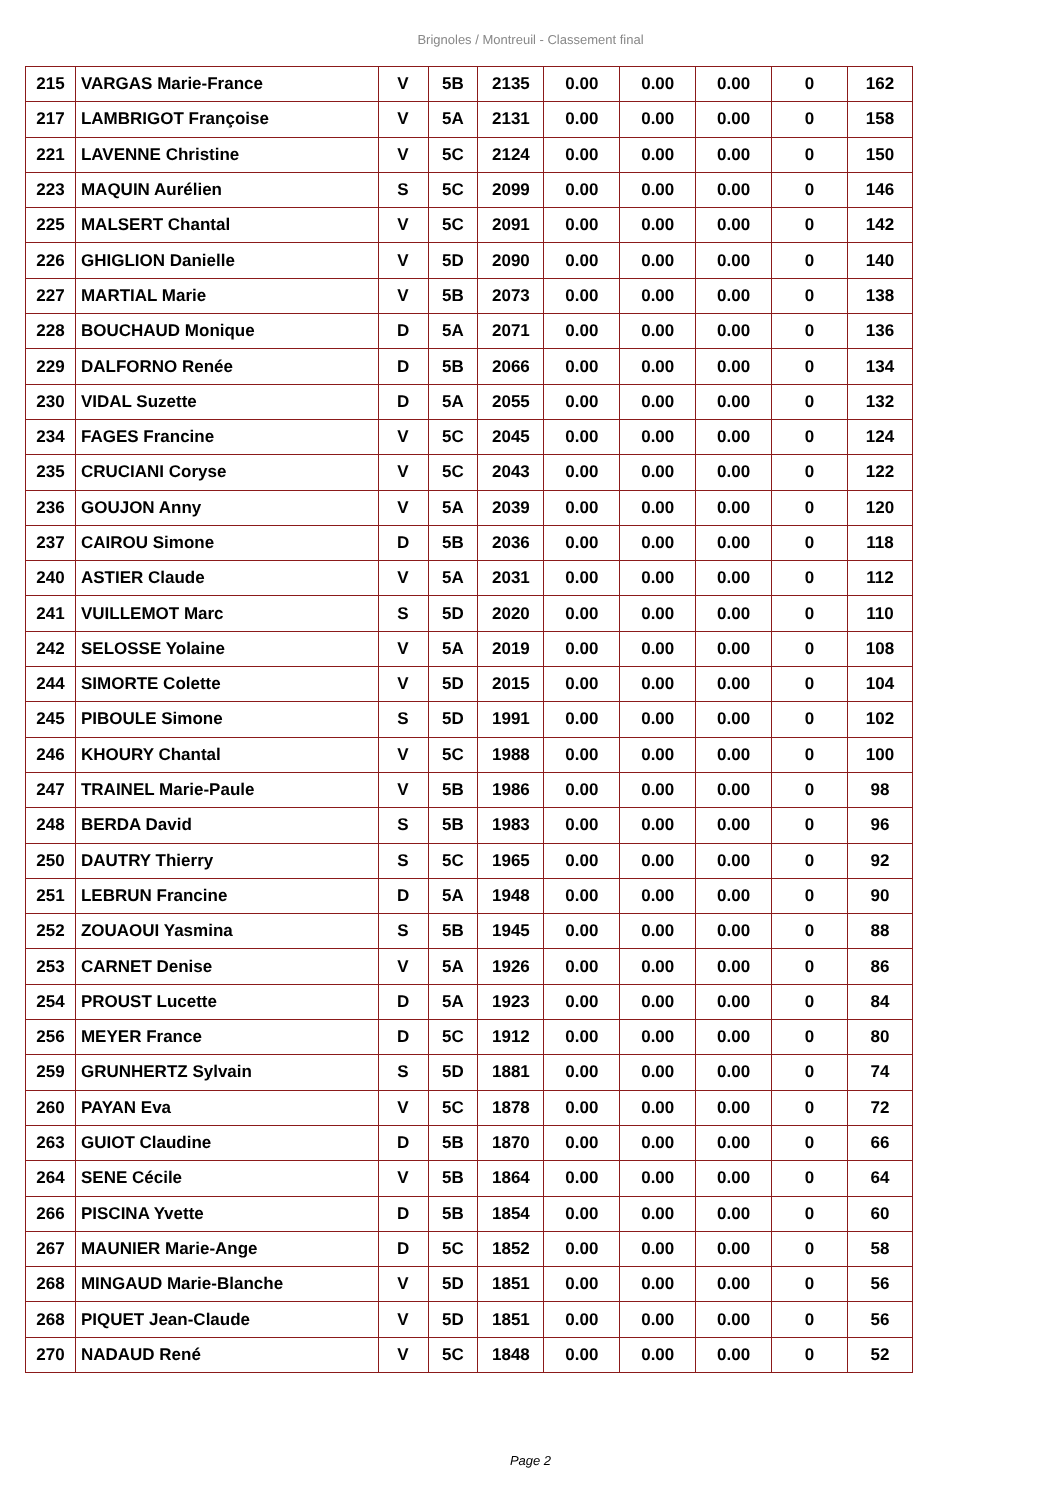Brignoles / Montreuil - Classement final
| 215 | VARGAS Marie-France | V | 5B | 2135 | 0.00 | 0.00 | 0.00 | 0 | 162 |
| 217 | LAMBRIGOT Françoise | V | 5A | 2131 | 0.00 | 0.00 | 0.00 | 0 | 158 |
| 221 | LAVENNE Christine | V | 5C | 2124 | 0.00 | 0.00 | 0.00 | 0 | 150 |
| 223 | MAQUIN Aurélien | S | 5C | 2099 | 0.00 | 0.00 | 0.00 | 0 | 146 |
| 225 | MALSERT Chantal | V | 5C | 2091 | 0.00 | 0.00 | 0.00 | 0 | 142 |
| 226 | GHIGLION Danielle | V | 5D | 2090 | 0.00 | 0.00 | 0.00 | 0 | 140 |
| 227 | MARTIAL Marie | V | 5B | 2073 | 0.00 | 0.00 | 0.00 | 0 | 138 |
| 228 | BOUCHAUD Monique | D | 5A | 2071 | 0.00 | 0.00 | 0.00 | 0 | 136 |
| 229 | DALFORNO Renée | D | 5B | 2066 | 0.00 | 0.00 | 0.00 | 0 | 134 |
| 230 | VIDAL Suzette | D | 5A | 2055 | 0.00 | 0.00 | 0.00 | 0 | 132 |
| 234 | FAGES Francine | V | 5C | 2045 | 0.00 | 0.00 | 0.00 | 0 | 124 |
| 235 | CRUCIANI Coryse | V | 5C | 2043 | 0.00 | 0.00 | 0.00 | 0 | 122 |
| 236 | GOUJON Anny | V | 5A | 2039 | 0.00 | 0.00 | 0.00 | 0 | 120 |
| 237 | CAIROU Simone | D | 5B | 2036 | 0.00 | 0.00 | 0.00 | 0 | 118 |
| 240 | ASTIER Claude | V | 5A | 2031 | 0.00 | 0.00 | 0.00 | 0 | 112 |
| 241 | VUILLEMOT Marc | S | 5D | 2020 | 0.00 | 0.00 | 0.00 | 0 | 110 |
| 242 | SELOSSE Yolaine | V | 5A | 2019 | 0.00 | 0.00 | 0.00 | 0 | 108 |
| 244 | SIMORTE Colette | V | 5D | 2015 | 0.00 | 0.00 | 0.00 | 0 | 104 |
| 245 | PIBOULE Simone | S | 5D | 1991 | 0.00 | 0.00 | 0.00 | 0 | 102 |
| 246 | KHOURY Chantal | V | 5C | 1988 | 0.00 | 0.00 | 0.00 | 0 | 100 |
| 247 | TRAINEL Marie-Paule | V | 5B | 1986 | 0.00 | 0.00 | 0.00 | 0 | 98 |
| 248 | BERDA David | S | 5B | 1983 | 0.00 | 0.00 | 0.00 | 0 | 96 |
| 250 | DAUTRY Thierry | S | 5C | 1965 | 0.00 | 0.00 | 0.00 | 0 | 92 |
| 251 | LEBRUN Francine | D | 5A | 1948 | 0.00 | 0.00 | 0.00 | 0 | 90 |
| 252 | ZOUAOUI Yasmina | S | 5B | 1945 | 0.00 | 0.00 | 0.00 | 0 | 88 |
| 253 | CARNET Denise | V | 5A | 1926 | 0.00 | 0.00 | 0.00 | 0 | 86 |
| 254 | PROUST Lucette | D | 5A | 1923 | 0.00 | 0.00 | 0.00 | 0 | 84 |
| 256 | MEYER France | D | 5C | 1912 | 0.00 | 0.00 | 0.00 | 0 | 80 |
| 259 | GRUNHERTZ Sylvain | S | 5D | 1881 | 0.00 | 0.00 | 0.00 | 0 | 74 |
| 260 | PAYAN Eva | V | 5C | 1878 | 0.00 | 0.00 | 0.00 | 0 | 72 |
| 263 | GUIOT Claudine | D | 5B | 1870 | 0.00 | 0.00 | 0.00 | 0 | 66 |
| 264 | SENE Cécile | V | 5B | 1864 | 0.00 | 0.00 | 0.00 | 0 | 64 |
| 266 | PISCINA Yvette | D | 5B | 1854 | 0.00 | 0.00 | 0.00 | 0 | 60 |
| 267 | MAUNIER Marie-Ange | D | 5C | 1852 | 0.00 | 0.00 | 0.00 | 0 | 58 |
| 268 | MINGAUD Marie-Blanche | V | 5D | 1851 | 0.00 | 0.00 | 0.00 | 0 | 56 |
| 268 | PIQUET Jean-Claude | V | 5D | 1851 | 0.00 | 0.00 | 0.00 | 0 | 56 |
| 270 | NADAUD René | V | 5C | 1848 | 0.00 | 0.00 | 0.00 | 0 | 52 |
Page 2